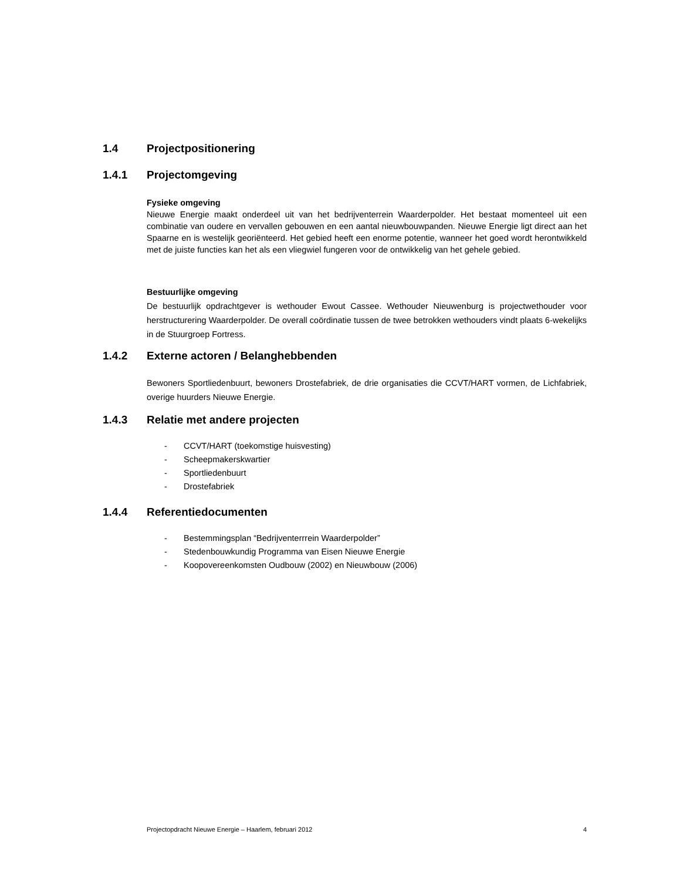1.4 Projectpositionering
1.4.1 Projectomgeving
Fysieke omgeving
Nieuwe Energie maakt onderdeel uit van het bedrijventerrein Waarderpolder. Het bestaat momenteel uit een combinatie van oudere en vervallen gebouwen en een aantal nieuwbouwpanden. Nieuwe Energie ligt direct aan het Spaarne en is westelijk georiënteerd. Het gebied heeft een enorme potentie, wanneer het goed wordt herontwikkeld met de juiste functies kan het als een vliegwiel fungeren voor de ontwikkelig van het gehele gebied.
Bestuurlijke omgeving
De bestuurlijk opdrachtgever is wethouder Ewout Cassee. Wethouder Nieuwenburg is projectwethouder voor herstructurering Waarderpolder. De overall coördinatie tussen de twee betrokken wethouders vindt plaats 6-wekelijks in de Stuurgroep Fortress.
1.4.2 Externe actoren / Belanghebbenden
Bewoners Sportliedenbuurt, bewoners Drostefabriek, de drie organisaties die CCVT/HART vormen, de Lichfabriek, overige huurders Nieuwe Energie.
1.4.3 Relatie met andere projecten
- CCVT/HART (toekomstige huisvesting)
- Scheepmakerskwartier
- Sportliedenbuurt
- Drostefabriek
1.4.4 Referentiedocumenten
- Bestemmingsplan “Bedrijventerrrein Waarderpolder”
- Stedenbouwkundig Programma van Eisen Nieuwe Energie
- Koopovereenkomsten Oudbouw (2002) en Nieuwbouw (2006)
Projectopdracht Nieuwe Energie – Haarlem, februari 2012 4